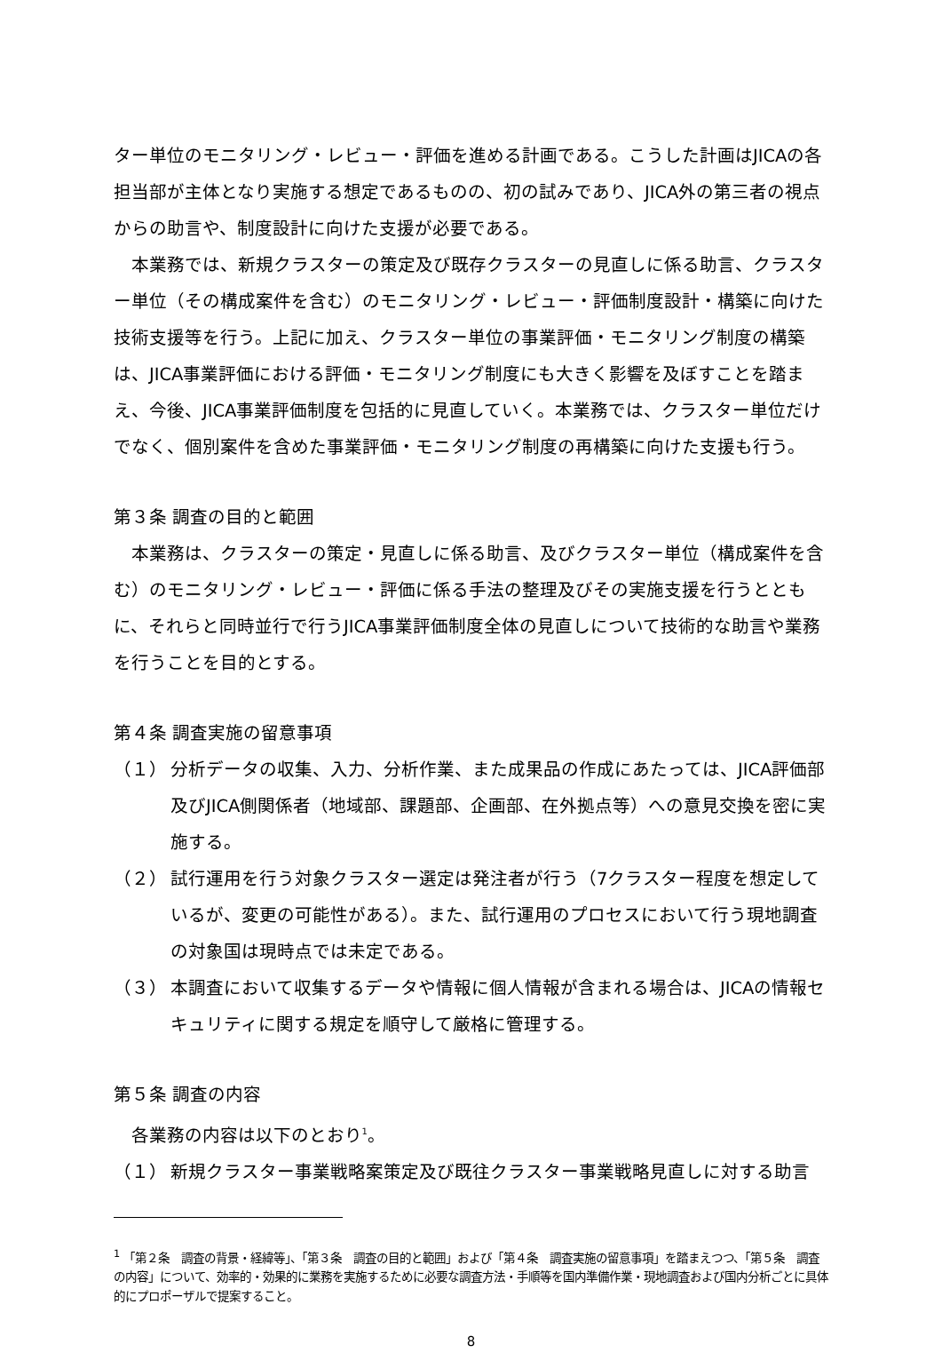ター単位のモニタリング・レビュー・評価を進める計画である。こうした計画はJICAの各担当部が主体となり実施する想定であるものの、初の試みであり、JICA外の第三者の視点からの助言や、制度設計に向けた支援が必要である。
本業務では、新規クラスターの策定及び既存クラスターの見直しに係る助言、クラスター単位（その構成案件を含む）のモニタリング・レビュー・評価制度設計・構築に向けた技術支援等を行う。上記に加え、クラスター単位の事業評価・モニタリング制度の構築は、JICA事業評価における評価・モニタリング制度にも大きく影響を及ぼすことを踏まえ、今後、JICA事業評価制度を包括的に見直していく。本業務では、クラスター単位だけでなく、個別案件を含めた事業評価・モニタリング制度の再構築に向けた支援も行う。
第３条 調査の目的と範囲
本業務は、クラスターの策定・見直しに係る助言、及びクラスター単位（構成案件を含む）のモニタリング・レビュー・評価に係る手法の整理及びその実施支援を行うとともに、それらと同時並行で行うJICA事業評価制度全体の見直しについて技術的な助言や業務を行うことを目的とする。
第４条 調査実施の留意事項
（１） 分析データの収集、入力、分析作業、また成果品の作成にあたっては、JICA評価部及びJICA側関係者（地域部、課題部、企画部、在外拠点等）への意見交換を密に実施する。
（２） 試行運用を行う対象クラスター選定は発注者が行う（7クラスター程度を想定しているが、変更の可能性がある）。また、試行運用のプロセスにおいて行う現地調査の対象国は現時点では未定である。
（３） 本調査において収集するデータや情報に個人情報が含まれる場合は、JICAの情報セキュリティに関する規定を順守して厳格に管理する。
第５条 調査の内容
各業務の内容は以下のとおり<sup>1</sup>。
（１） 新規クラスター事業戦略案策定及び既往クラスター事業戦略見直しに対する助言
<sup>1</sup> 「第２条　調査の背景・経緯等」、「第３条　調査の目的と範囲」および「第４条　調査実施の留意事項」を踏まえつつ、「第５条　調査の内容」について、効率的・効果的に業務を実施するために必要な調査方法・手順等を国内準備作業・現地調査および国内分析ごとに具体的にプロポーザルで提案すること。
8